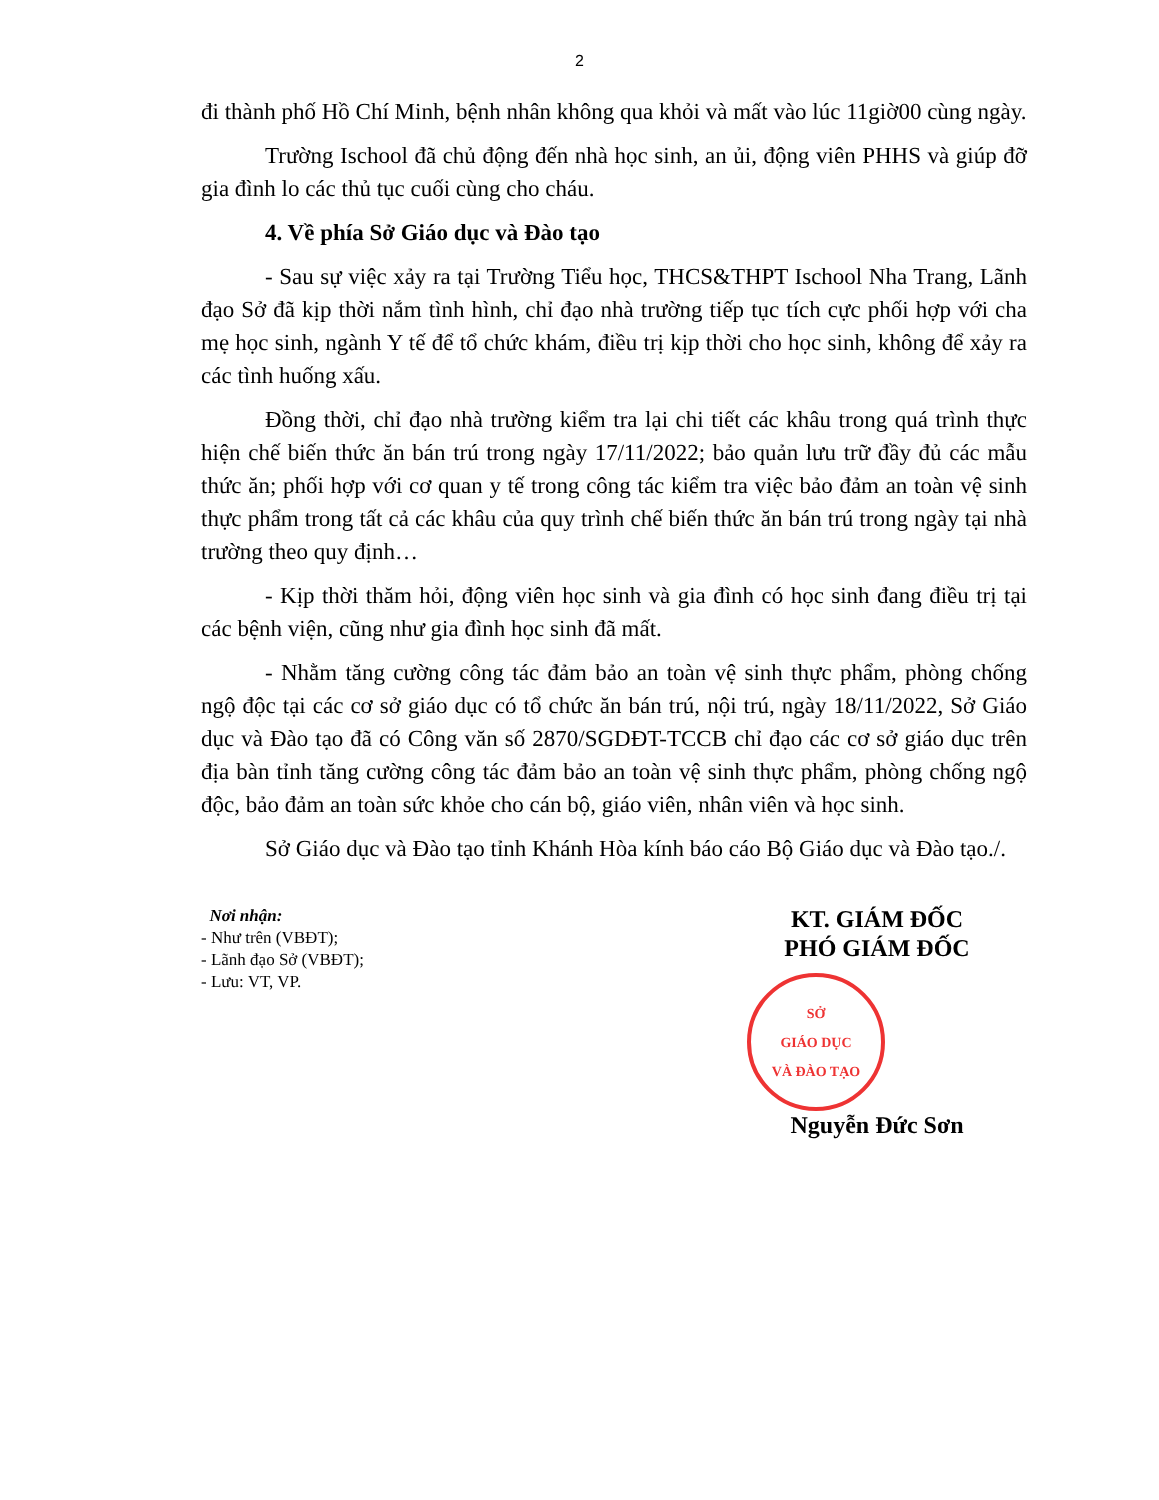2
đi thành phố Hồ Chí Minh, bệnh nhân không qua khỏi và mất vào lúc 11giờ00 cùng ngày.
Trường Ischool đã chủ động đến nhà học sinh, an ủi, động viên PHHS và giúp đỡ gia đình lo các thủ tục cuối cùng cho cháu.
4. Về phía Sở Giáo dục và Đào tạo
- Sau sự việc xảy ra tại Trường Tiểu học, THCS&THPT Ischool Nha Trang, Lãnh đạo Sở đã kịp thời nắm tình hình, chỉ đạo nhà trường tiếp tục tích cực phối hợp với cha mẹ học sinh, ngành Y tế để tổ chức khám, điều trị kịp thời cho học sinh, không để xảy ra các tình huống xấu.
Đồng thời, chỉ đạo nhà trường kiểm tra lại chi tiết các khâu trong quá trình thực hiện chế biến thức ăn bán trú trong ngày 17/11/2022; bảo quản lưu trữ đầy đủ các mẫu thức ăn; phối hợp với cơ quan y tế trong công tác kiểm tra việc bảo đảm an toàn vệ sinh thực phẩm trong tất cả các khâu của quy trình chế biến thức ăn bán trú trong ngày tại nhà trường theo quy định…
- Kịp thời thăm hỏi, động viên học sinh và gia đình có học sinh đang điều trị tại các bệnh viện, cũng như gia đình học sinh đã mất.
- Nhằm tăng cường công tác đảm bảo an toàn vệ sinh thực phẩm, phòng chống ngộ độc tại các cơ sở giáo dục có tổ chức ăn bán trú, nội trú, ngày 18/11/2022, Sở Giáo dục và Đào tạo đã có Công văn số 2870/SGDĐT-TCCB chỉ đạo các cơ sở giáo dục trên địa bàn tỉnh tăng cường công tác đảm bảo an toàn vệ sinh thực phẩm, phòng chống ngộ độc, bảo đảm an toàn sức khỏe cho cán bộ, giáo viên, nhân viên và học sinh.
Sở Giáo dục và Đào tạo tỉnh Khánh Hòa kính báo cáo Bộ Giáo dục và Đào tạo./.
Nơi nhận:
- Như trên (VBĐT);
- Lãnh đạo Sở (VBĐT);
- Lưu: VT, VP.
KT. GIÁM ĐỐC
PHÓ GIÁM ĐỐC
SỞ
GIÁO DỤC
VÀ ĐÀO TẠO
Nguyễn Đức Sơn